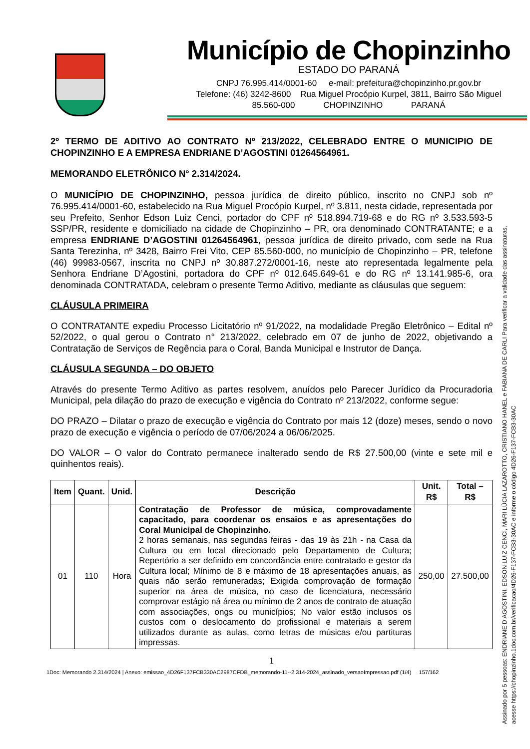Município de Chopinzinho
ESTADO DO PARANÁ
CNPJ 76.995.414/0001-60 e-mail: prefeitura@chopinzinho.pr.gov.br
Telefone: (46) 3242-8600 Rua Miguel Procópio Kurpel, 3811, Bairro São Miguel
85.560-000 CHOPINZINHO PARANÁ
2º TERMO DE ADITIVO AO CONTRATO Nº 213/2022, CELEBRADO ENTRE O MUNICIPIO DE CHOPINZINHO E A EMPRESA ENDRIANE D’AGOSTINI 01264564961.
MEMORANDO ELETRÔNICO N° 2.314/2024.
O MUNICÍPIO DE CHOPINZINHO, pessoa jurídica de direito público, inscrito no CNPJ sob nº 76.995.414/0001-60, estabelecido na Rua Miguel Procópio Kurpel, nº 3.811, nesta cidade, representada por seu Prefeito, Senhor Edson Luiz Cenci, portador do CPF nº 518.894.719-68 e do RG nº 3.533.593-5 SSP/PR, residente e domiciliado na cidade de Chopinzinho – PR, ora denominado CONTRATANTE; e a empresa ENDRIANE D’AGOSTINI 01264564961, pessoa jurídica de direito privado, com sede na Rua Santa Terezinha, nº 3428, Bairro Frei Vito, CEP 85.560-000, no município de Chopinzinho – PR, telefone (46) 99983-0567, inscrita no CNPJ nº 30.887.272/0001-16, neste ato representada legalmente pela Senhora Endriane D’Agostini, portadora do CPF nº 012.645.649-61 e do RG nº 13.141.985-6, ora denominada CONTRATADA, celebram o presente Termo Aditivo, mediante as cláusulas que seguem:
CLÁUSULA PRIMEIRA
O CONTRATANTE expediu Processo Licitatório nº 91/2022, na modalidade Pregão Eletrônico – Edital nº 52/2022, o qual gerou o Contrato n° 213/2022, celebrado em 07 de junho de 2022, objetivando a Contratação de Serviços de Regência para o Coral, Banda Municipal e Instrutor de Dança.
CLÁUSULA SEGUNDA – DO OBJETO
Através do presente Termo Aditivo as partes resolvem, anuídos pelo Parecer Jurídico da Procuradoria Municipal, pela dilação do prazo de execução e vigência do Contrato nº 213/2022, conforme segue:
DO PRAZO – Dilatar o prazo de execução e vigência do Contrato por mais 12 (doze) meses, sendo o novo prazo de execução e vigência o período de 07/06/2024 a 06/06/2025.
DO VALOR – O valor do Contrato permanece inalterado sendo de R$ 27.500,00 (vinte e sete mil e quinhentos reais).
| Item | Quant. | Unid. | Descrição | Unit. R$ | Total – R$ |
| --- | --- | --- | --- | --- | --- |
| 01 | 110 | Hora | Contratação de Professor de música, comprovadamente capacitado, para coordenar os ensaios e as apresentações do Coral Municipal de Chopinzinho. 2 horas semanais, nas segundas feiras - das 19 às 21h - na Casa da Cultura ou em local direcionado pelo Departamento de Cultura; Repertório a ser definido em concordância entre contratado e gestor da Cultura local; Mínimo de 8 e máximo de 18 apresentações anuais, as quais não serão remuneradas; Exigida comprovação de formação superior na área de música, no caso de licenciatura, necessário comprovar estágio ná área ou mínimo de 2 anos de contrato de atuação com associações, ongs ou municípios; No valor estão inclusos os custos com o deslocamento do profissional e materiais a serem utilizados durante as aulas, como letras de músicas e/ou partituras impressas. | 250,00 | 27.500,00 |
1
1Doc: Memorando 2.314/2024 | Anexo: emissao_4D26F137FCB330AC2987CFDB_memorando-11--2.314-2024_assinado_versaoImpressao.pdf (1/4) 157/162
Assinado por 5 pessoas: ENDRIANE D AGOSTINI, EDSON LUIZ CENCI, MARI LÚCIA LAZAROTTO, CRISTIANO HANEL e FABIANA DE CARLI Para verificar a validade das assinaturas, acesse https://chopinzinho.1doc.com.br/verificacao/4D26-F137-FCB3-30AC e informe o código 4D26-F137-FCB3-30AC